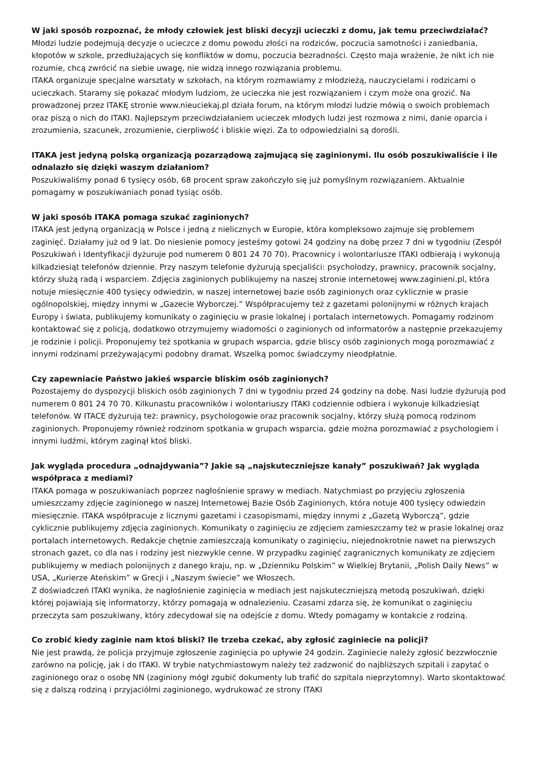W jaki sposób rozpoznać, że młody człowiek jest bliski decyzji ucieczki z domu, jak temu przeciwdziałać?
Młodzi ludzie podejmują decyzje o ucieczce z domu powodu złości na rodziców, poczucia samotności i zaniedbania, kłopotów w szkole, przedłużających się konfliktów w domu, poczucia bezradności. Często maja wrażenie, że nikt ich nie rozumie, chcą zwrócić na siebie uwagę, nie widzą innego rozwiązania problemu.
ITAKA organizuje specjalne warsztaty w szkołach, na którym rozmawiamy z młodzieżą, nauczycielami i rodzicami o ucieczkach. Staramy się pokazać młodym ludziom, że ucieczka nie jest rozwiązaniem i czym może ona grozić. Na prowadzonej przez ITAKĘ stronie www.nieuciekaj.pl działa forum, na którym młodzi ludzie mówią o swoich problemach oraz piszą o nich do ITAKI. Najlepszym przeciwdziałaniem ucieczek młodych ludzi jest rozmowa z nimi, danie oparcia i zrozumienia, szacunek, zrozumienie, cierpliwość i bliskie więzi. Za to odpowiedzialni są dorośli.
ITAKA jest jedyną polską organizacją pozarządową zajmującą się zaginionymi. Ilu osób poszukiwaliście i ile odnalazło się dzięki waszym działaniom?
Poszukiwaliśmy ponad 6 tysięcy osób, 68 procent spraw zakończyło się już pomyślnym rozwiązaniem. Aktualnie pomagamy w poszukiwaniach ponad tysiąc osób.
W jaki sposób ITAKA pomaga szukać zaginionych?
ITAKA jest jedyną organizacją w Polsce i jedną z nielicznych w Europie, która kompleksowo zajmuje się problemem zaginięć. Działamy już od 9 lat. Do niesienie pomocy jesteśmy gotowi 24 godziny na dobę przez 7 dni w tygodniu (Zespół Poszukiwań i Identyfikacji dyżuruje pod numerem 0 801 24 70 70). Pracownicy i wolontariusze ITAKI odbierają i wykonują kilkadziesiąt telefonów dziennie. Przy naszym telefonie dyżurują specjaliści: psycholodzy, prawnicy, pracownik socjalny, którzy służą radą i wsparciem. Zdjęcia zaginionych publikujemy na naszej stronie internetowej www.zaginieni.pl, która notuje miesięcznie 400 tysięcy odwiedzin, w naszej internetowej bazie osób zaginionych oraz cyklicznie w prasie ogólnopolskiej, między innymi w „Gazecie Wyborczej.” Współpracujemy też z gazetami polonijnymi w różnych krajach Europy i świata, publikujemy komunikaty o zaginięciu w prasie lokalnej i portalach internetowych. Pomagamy rodzinom kontaktować się z policją, dodatkowo otrzymujemy wiadomości o zaginionych od informatorów a następnie przekazujemy je rodzinie i policji. Proponujemy też spotkania w grupach wsparcia, gdzie bliscy osób zaginionych mogą porozmawiać z innymi rodzinami przeżywającymi podobny dramat. Wszelką pomoc świadczymy nieodpłatnie.
Czy zapewniacie Państwo jakieś wsparcie bliskim osób zaginionych?
Pozostajemy do dyspozycji bliskich osób zaginionych 7 dni w tygodniu przed 24 godziny na dobę. Nasi ludzie dyżurują pod numerem 0 801 24 70 70. Kilkunastu pracowników i wolontariuszy ITAKI codziennie odbiera i wykonuje kilkadziesiąt telefonów. W ITACE dyżurują też: prawnicy, psychologowie oraz pracownik socjalny, którzy służą pomocą rodzinom zaginionych. Proponujemy również rodzinom spotkania w grupach wsparcia, gdzie można porozmawiać z psychologiem i innymi ludźmi, którym zaginął ktoś bliski.
Jak wygląda procedura „odnajdywania”? Jakie są „najskuteczniejsze kanały” poszukiwań? Jak wygląda współpraca z mediami?
ITAKA pomaga w poszukiwaniach poprzez nagłośnienie sprawy w mediach. Natychmiast po przyjęciu zgłoszenia umieszczamy zdjęcie zaginionego w naszej Internetowej Bazie Osób Zaginionych, która notuje 400 tysięcy odwiedzin miesięcznie. ITAKA współpracuje z licznymi gazetami i czasopismami, między innymi z „Gazetą Wyborczą”, gdzie cyklicznie publikujemy zdjęcia zaginionych. Komunikaty o zaginięciu ze zdjęciem zamieszczamy też w prasie lokalnej oraz portalach internetowych. Redakcje chętnie zamieszczają komunikaty o zaginięciu, niejednokrotnie nawet na pierwszych stronach gazet, co dla nas i rodziny jest niezwykle cenne. W przypadku zaginięć zagranicznych komunikaty ze zdjęciem publikujemy w mediach polonijnych z danego kraju, np. w „Dzienniku Polskim” w Wielkiej Brytanii, „Polish Daily News” w USA, „Kurierze Ateńskim” w Grecji i „Naszym świecie” we Włoszech.
Z doświadczeń ITAKI wynika, że nagłośnienie zaginięcia w mediach jest najskuteczniejszą metodą poszukiwań, dzięki której pojawiają się informatorzy, którzy pomagają w odnalezieniu. Czasami zdarza się, że komunikat o zaginięciu przeczyta sam poszukiwany, który zdecydował się na odejście z domu. Wtedy pomagamy w kontakcie z rodziną.
Co zrobić kiedy zaginie nam ktoś bliski? Ile trzeba czekać, aby zgłosić zaginiecie na policji?
Nie jest prawdą, że policja przyjmuje zgłoszenie zaginięcia po upływie 24 godzin. Zaginiecie należy zgłosić bezzwłocznie zarówno na policję, jak i do ITAKI. W trybie natychmiastowym należy też zadzwonić do najbliższych szpitali i zapytać o zaginionego oraz o osobę NN (zaginiony mógł zgubić dokumenty lub trafić do szpitala nieprzytomny). Warto skontaktować się z dalszą rodziną i przyjaciółmi zaginionego, wydrukować ze strony ITAKI